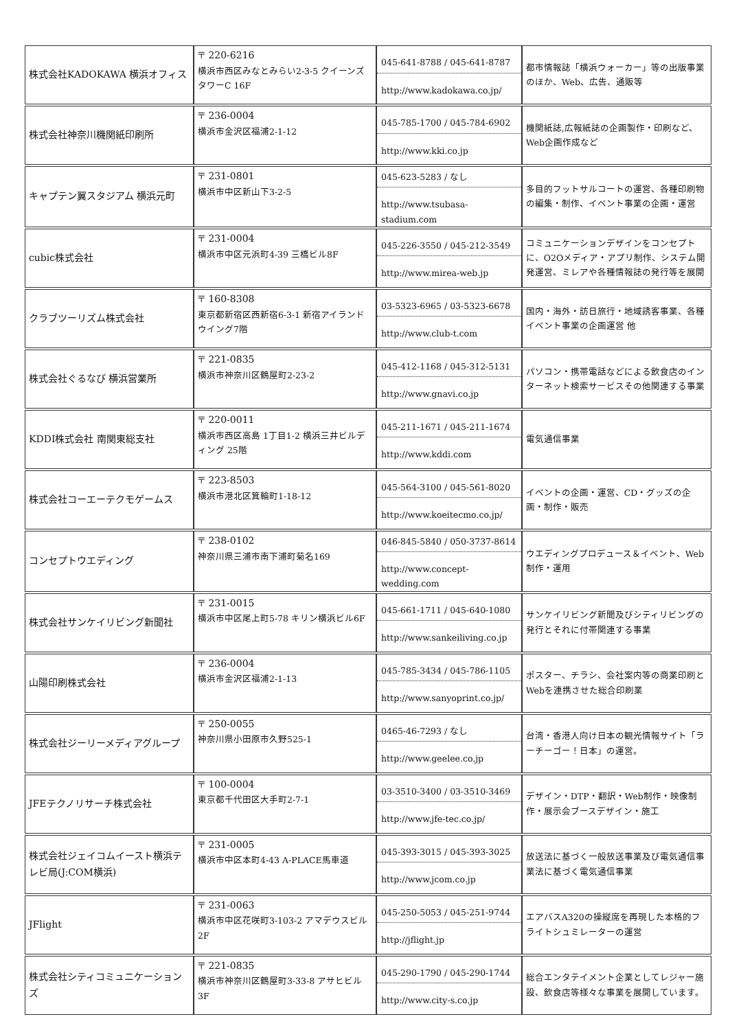| 株式会社KADOKAWA 横浜オフィス | 〒 220-6216 横浜市西区みなとみらい2-3-5 クイーンズタワーC 16F | 045-641-8788 / 045-641-8787 http://www.kadokawa.co.jp/ | 都市情報誌「横浜ウォーカー」等の出版事業のほか、Web、広告、通販等 |
| 株式会社神奈川機関紙印刷所 | 〒 236-0004 横浜市金沢区福浦2-1-12 | 045-785-1700 / 045-784-6902 http://www.kki.co.jp | 機関紙誌,広報紙誌の企画製作・印刷など、Web企画作成など |
| キャプテン翼スタジアム 横浜元町 | 〒 231-0801 横浜市中区新山下3-2-5 | 045-623-5283 / なし http://www.tsubasa-stadium.com | 多目的フットサルコートの運営、各種印刷物の編集・制作、イベント事業の企画・運営 |
| cubic株式会社 | 〒 231-0004 横浜市中区元浜町4-39 三橋ビル8F | 045-226-3550 / 045-212-3549 http://www.mirea-web.jp | コミュニケーションデザインをコンセプトに、O2Oメディア・アプリ制作、システム開発運営、ミレアや各種情報誌の発行等を展開 |
| クラブツーリズム株式会社 | 〒 160-8308 東京都新宿区西新宿6-3-1 新宿アイランドウイング7階 | 03-5323-6965 / 03-5323-6678 http://www.club-t.com | 国内・海外・訪日旅行・地域誘客事業、各種イベント事業の企画運営 他 |
| 株式会社ぐるなび 横浜営業所 | 〒 221-0835 横浜市神奈川区鶴屋町2-23-2 | 045-412-1168 / 045-312-5131 http://www.gnavi.co.jp | パソコン・携帯電話などによる飲食店のインターネット検索サービスその他関連する事業 |
| KDDI株式会社 南関東総支社 | 〒 220-0011 横浜市西区高島 1丁目1-2 横浜三井ビルディング 25階 | 045-211-1671 / 045-211-1674 http://www.kddi.com | 電気通信事業 |
| 株式会社コーエーテクモゲームス | 〒 223-8503 横浜市港北区箕輪町1-18-12 | 045-564-3100 / 045-561-8020 http://www.koeitecmo.co.jp/ | イベントの企画・運営、CD・グッズの企画・制作・販売 |
| コンセプトウエディング | 〒 238-0102 神奈川県三浦市南下浦町菊名169 | 046-845-5840 / 050-3737-8614 http://www.concept-wedding.com | ウエディングプロデュース＆イベント、Web制作・運用 |
| 株式会社サンケイリビング新聞社 | 〒 231-0015 横浜市中区尾上町5-78 キリン横浜ビル6F | 045-661-1711 / 045-640-1080 http://www.sankeiliving.co.jp | サンケイリビング新聞及びシティリビングの発行とそれに付帯関連する事業 |
| 山陽印刷株式会社 | 〒 236-0004 横浜市金沢区福浦2-1-13 | 045-785-3434 / 045-786-1105 http://www.sanyoprint.co.jp/ | ポスター、チラシ、会社案内等の商業印刷とWebを連携させた総合印刷業 |
| 株式会社ジーリーメディアグループ | 〒 250-0055 神奈川県小田原市久野525-1 | 0465-46-7293 / なし http://www.geelee.co.jp | 台湾・香港人向け日本の観光情報サイト「ラーチーゴー！日本」の運営。 |
| JFEテクノリサーチ株式会社 | 〒 100-0004 東京都千代田区大手町2-7-1 | 03-3510-3400 / 03-3510-3469 http://www.jfe-tec.co.jp/ | デザイン・DTP・翻訳・Web制作・映像制作・展示会ブースデザイン・施工 |
| 株式会社ジェイコムイースト横浜テレビ局(J:COM横浜) | 〒 231-0005 横浜市中区本町4-43 A-PLACE馬車道 | 045-393-3015 / 045-393-3025 http://www.jcom.co.jp | 放送法に基づく一般放送事業及び電気通信事業法に基づく電気通信事業 |
| JFlight | 〒 231-0063 横浜市中区花咲町3-103-2 アマデウスビル2F | 045-250-5053 / 045-251-9744 http://jflight.jp | エアバスA320の操縦席を再現した本格的フライトシュミレーターの運営 |
| 株式会社シティコミュニケーションズ | 〒 221-0835 横浜市神奈川区鶴屋町3-33-8 アサヒビル3F | 045-290-1790 / 045-290-1744 http://www.city-s.co.jp | 総合エンタテイメント企業としてレジャー施設、飲食店等様々な事業を展開しています。 |